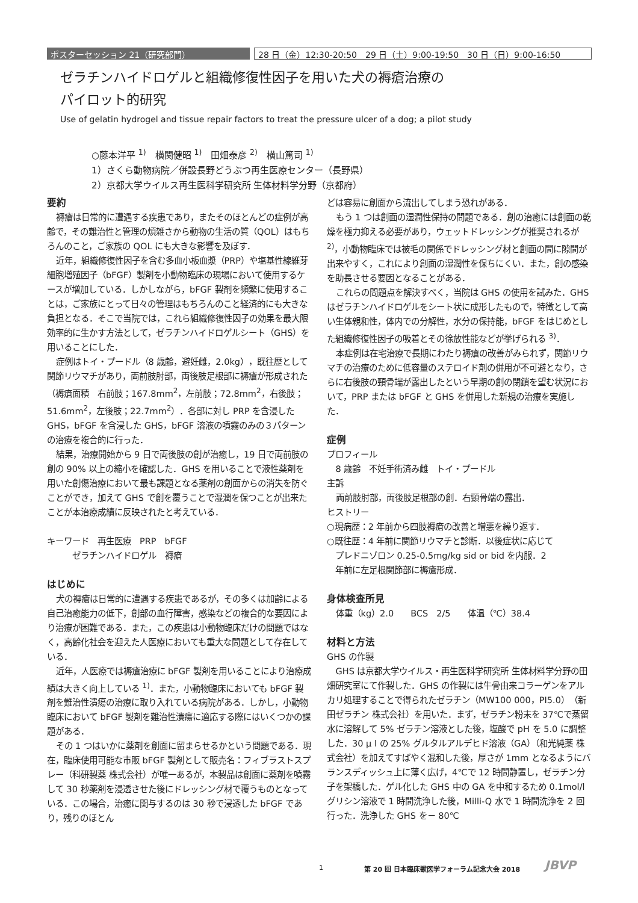ポスターセッション 21（研究部門） 28 日（金）12:30-20:50　29 日（土）9:00-19:50　30 日（日）9:00-16:50
ゼラチンハイドロゲルと組織修復性因子を用いた犬の褥瘡治療の
パイロット的研究
Use of gelatin hydrogel and tissue repair factors to treat the pressure ulcer of a dog; a pilot study
○藤本洋平 <sup>1)</sup>　横関健昭 <sup>1)</sup>　田畑泰彦 <sup>2)</sup>　横山篤司 <sup>1)</sup>
1）さくら動物病院／併設長野どうぶつ再生医療センター（長野県）
2）京都大学ウイルス再生医科学研究所 生体材料学分野（京都府）
要約
褥瘡は日常的に遭遇する疾患であり，またそのほとんどの症例が高齢で，その難治性と管理の煩雑さから動物の生活の質（QOL）はもちろんのこと，ご家族の QOL にも大きな影響を及ぼす．
近年，組織修復性因子を含む多血小板血漿（PRP）や塩基性線維芽細胞増殖因子（bFGF）製剤を小動物臨床の現場において使用するケースが増加している．しかしながら，bFGF 製剤を頻繁に使用することは，ご家族にとって日々の管理はもちろんのこと経済的にも大きな負担となる．そこで当院では，これら組織修復性因子の効果を最大限効率的に生かす方法として，ゼラチンハイドロゲルシート（GHS）を用いることにした．
症例はトイ・プードル（8 歳齢，避妊雌，2.0kg），既往歴として関節リウマチがあり，両前肢肘部，両後肢足根部に褥瘡が形成された（褥瘡面積　右前肢；167.8mm<sup>2</sup>，左前肢；72.8mm<sup>2</sup>，右後肢；51.6mm<sup>2</sup>，左後肢；22.7mm<sup>2</sup>）．各部に対し PRP を含浸した GHS，bFGF を含浸した GHS，bFGF 溶液の噴霧のみの３パターンの治療を複合的に行った．
結果，治療開始から 9 日で両後肢の創が治癒し，19 日で両前肢の創の 90% 以上の縮小を確認した．GHS を用いることで液性薬剤を用いた創傷治療において最も課題となる薬剤の創面からの消失を防ぐことができ，加えて GHS で創を覆うことで湿潤を保つことが出来たことが本治療成績に反映されたと考えている．
キーワード　再生医療　PRP　bFGF
　　　ゼラチンハイドロゲル　褥瘡
はじめに
犬の褥瘡は日常的に遭遇する疾患であるが，その多くは加齢による自己治癒能力の低下，創部の血行障害，感染などの複合的な要因により治療が困難である．また，この疾患は小動物臨床だけの問題ではなく，高齢化社会を迎えた人医療においても重大な問題として存在している．
近年，人医療では褥瘡治療に bFGF 製剤を用いることにより治療成績は大きく向上している <sup>1)</sup>．また，小動物臨床においても bFGF 製剤を難治性潰瘍の治療に取り入れている病院がある．しかし，小動物臨床において bFGF 製剤を難治性潰瘍に適応する際にはいくつかの課題がある．
その 1 つはいかに薬剤を創面に留まらせるかという問題である．現在，臨床使用可能な市販 bFGF 製剤として販売名：フィブラストスプレー（科研製薬 株式会社）が唯一あるが，本製品は創面に薬剤を噴霧して 30 秒薬剤を浸透させた後にドレッシング材で覆うものとなっている．この場合，治癒に関与するのは 30 秒で浸透した bFGF であり，残りのほとん
どは容易に創面から流出してしまう恐れがある．
もう 1 つは創面の湿潤性保持の問題である．創の治癒には創面の乾燥を極力抑える必要があり，ウェットドレッシングが推奨されるが <sup>2)</sup>，小動物臨床では被毛の関係でドレッシング材と創面の間に隙間が出来やすく，これにより創面の湿潤性を保ちにくい．また，創の感染を助長させる要因となることがある．
これらの問題点を解決すべく，当院は GHS の使用を試みた．GHS はゼラチンハイドロゲルをシート状に成形したもので，特徴として高い生体親和性，体内での分解性，水分の保持能，bFGF をはじめとした組織修復性因子の吸着とその徐放性能などが挙げられる <sup>3)</sup>．
本症例は在宅治療で長期にわたり褥瘡の改善がみられず，関節リウマチの治療のために低容量のステロイド剤の併用が不可避となり，さらに右後肢の頸骨端が露出したという早期の創の閉鎖を望む状況において，PRP または bFGF と GHS を併用した新規の治療を実施した．
症例
プロフィール
8 歳齢　不妊手術済み雌　トイ・プードル
主訴
両前肢肘部，両後肢足根部の創．右頸骨端の露出．
ヒストリー
○現病歴：2 年前から四肢褥瘡の改善と増悪を繰り返す．
○既往歴：4 年前に関節リウマチと診断．以後症状に応じて
　プレドニゾロン 0.25-0.5mg/kg sid or bid を内服．2
　年前に左足根関節部に褥瘡形成．
身体検査所見
体重（kg）2.0　　BCS　2/5　　体温（℃）38.4
材料と方法
GHS の作製
GHS は京都大学ウイルス・再生医科学研究所 生体材料学分野の田畑研究室にて作製した．GHS の作製には牛骨由来コラーゲンをアルカリ処理することで得られたゼラチン（MW100 000，PI5.0）（新田ゼラチン 株式会社）を用いた．まず，ゼラチン粉末を 37℃で蒸留水に溶解して 5% ゼラチン溶液とした後，塩酸で pH を 5.0 に調整した．30 μ l の 25% グルタルアルデヒド溶液（GA）（和光純薬 株式会社）を加えてすばやく混和した後，厚さが 1mm となるようにバランスディッシュ上に薄く広げ，4℃で 12 時間静置し，ゼラチン分子を架橋した．ゲル化した GHS 中の GA を中和するため 0.1mol/l グリシン溶液で 1 時間洗浄した後，Milli-Q 水で 1 時間洗浄を 2 回行った．洗浄した GHS を－ 80℃
1
第 20 回 日本臨床獣医学フォーラム記念大会 2018
JBVP